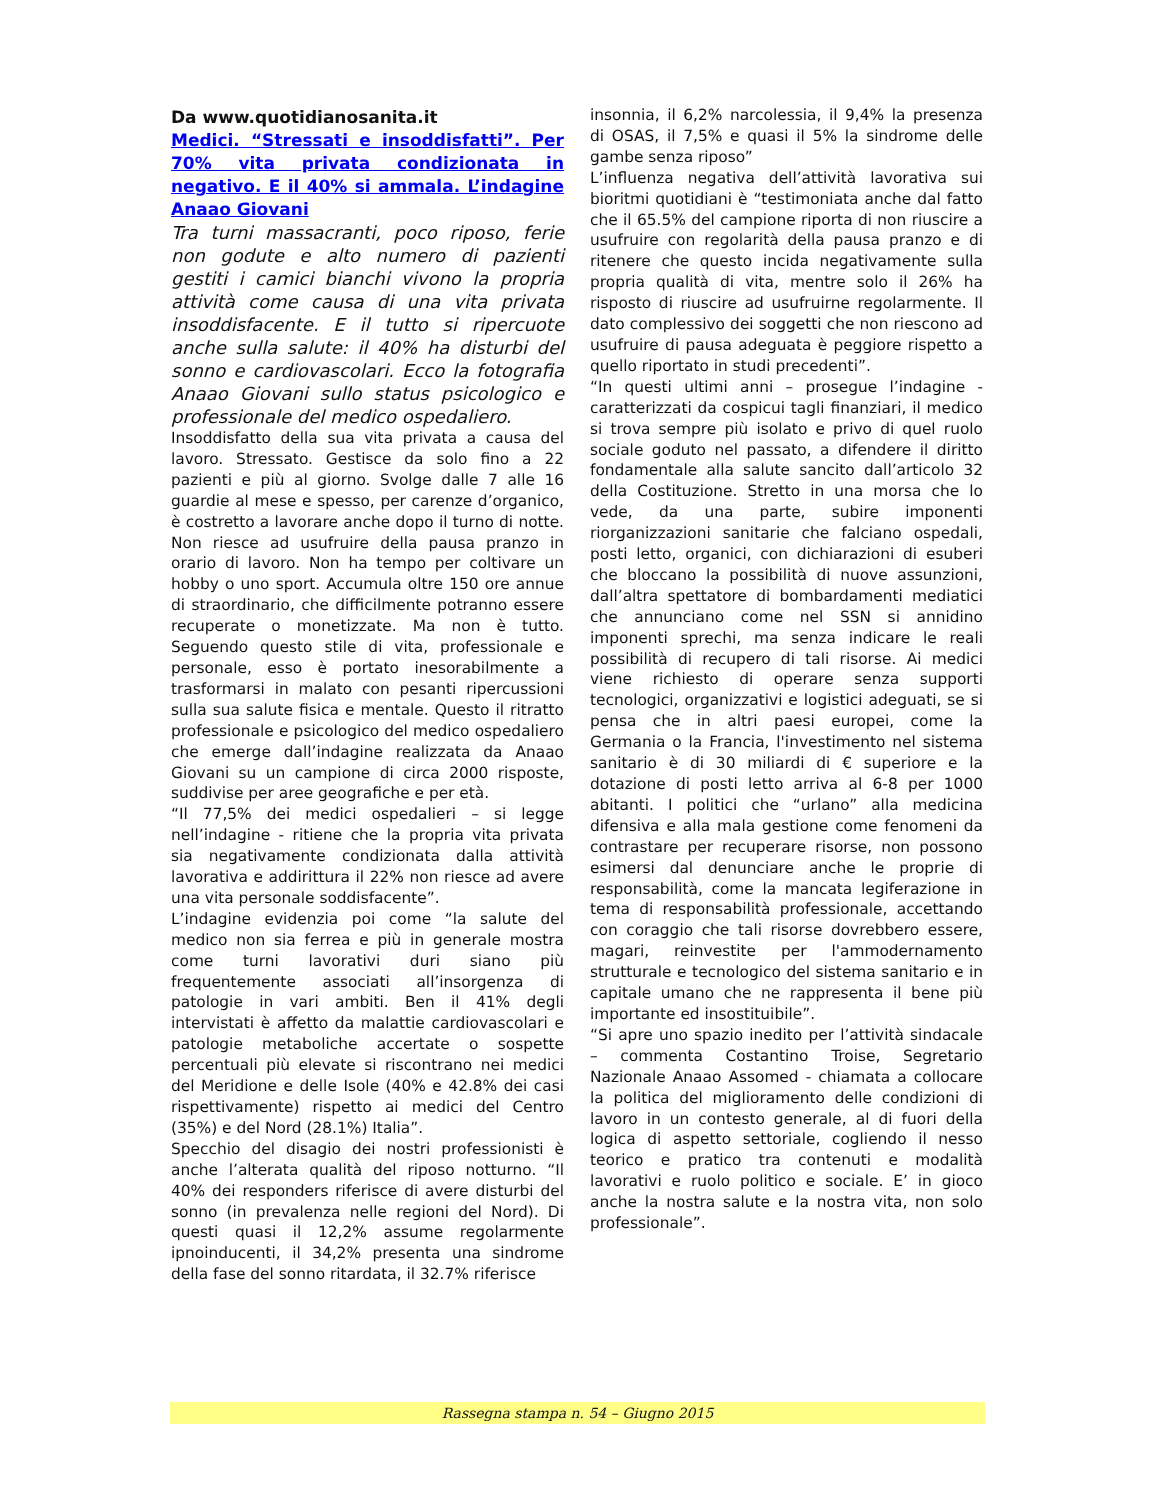Da www.quotidianosanita.it
Medici. “Stressati e insoddisfatti”. Per 70% vita privata condizionata in negativo. E il 40% si ammala. L’indagine Anaao Giovani
Tra turni massacranti, poco riposo, ferie non godute e alto numero di pazienti gestiti i camici bianchi vivono la propria attività come causa di una vita privata insoddisfacente. E il tutto si ripercuote anche sulla salute: il 40% ha disturbi del sonno e cardiovascolari. Ecco la fotografia Anaao Giovani sullo status psicologico e professionale del medico ospedaliero.
Insoddisfatto della sua vita privata a causa del lavoro. Stressato. Gestisce da solo fino a 22 pazienti e più al giorno. Svolge dalle 7 alle 16 guardie al mese e spesso, per carenze d’organico, è costretto a lavorare anche dopo il turno di notte. Non riesce ad usufruire della pausa pranzo in orario di lavoro. Non ha tempo per coltivare un hobby o uno sport. Accumula oltre 150 ore annue di straordinario, che difficilmente potranno essere recuperate o monetizzate. Ma non è tutto. Seguendo questo stile di vita, professionale e personale, esso è portato inesorabilmente a trasformarsi in malato con pesanti ripercussioni sulla sua salute fisica e mentale. Questo il ritratto professionale e psicologico del medico ospedaliero che emerge dall’indagine realizzata da Anaao Giovani su un campione di circa 2000 risposte, suddivise per aree geografiche e per età.
“Il 77,5% dei medici ospedalieri – si legge nell’indagine - ritiene che la propria vita privata sia negativamente condizionata dalla attività lavorativa e addirittura il 22% non riesce ad avere una vita personale soddisfacente”.
L’indagine evidenzia poi come “la salute del medico non sia ferrea e più in generale mostra come turni lavorativi duri siano più frequentemente associati all’insorgenza di patologie in vari ambiti. Ben il 41% degli intervistati è affetto da malattie cardiovascolari e patologie metaboliche accertate o sospette percentuali più elevate si riscontrano nei medici del Meridione e delle Isole (40% e 42.8% dei casi rispettivamente) rispetto ai medici del Centro (35%) e del Nord (28.1%) Italia”.
Specchio del disagio dei nostri professionisti è anche l’alterata qualità del riposo notturno. “Il 40% dei responders riferisce di avere disturbi del sonno (in prevalenza nelle regioni del Nord). Di questi quasi il 12,2% assume regolarmente ipnoinducenti, il 34,2% presenta una sindrome della fase del sonno ritardata, il 32.7% riferisce
insonnia, il 6,2% narcolessia, il 9,4% la presenza di OSAS, il 7,5% e quasi il 5% la sindrome delle gambe senza riposo”
L’influenza negativa dell’attività lavorativa sui bioritmi quotidiani è “testimoniata anche dal fatto che il 65.5% del campione riporta di non riuscire a usufruire con regolarità della pausa pranzo e di ritenere che questo incida negativamente sulla propria qualità di vita, mentre solo il 26% ha risposto di riuscire ad usufruirne regolarmente. Il dato complessivo dei soggetti che non riescono ad usufruire di pausa adeguata è peggiore rispetto a quello riportato in studi precedenti”.
“In questi ultimi anni – prosegue l’indagine - caratterizzati da cospicui tagli finanziari, il medico si trova sempre più isolato e privo di quel ruolo sociale goduto nel passato, a difendere il diritto fondamentale alla salute sancito dall’articolo 32 della Costituzione. Stretto in una morsa che lo vede, da una parte, subire imponenti riorganizzazioni sanitarie che falciano ospedali, posti letto, organici, con dichiarazioni di esuberi che bloccano la possibilità di nuove assunzioni, dall’altra spettatore di bombardamenti mediatici che annunciano come nel SSN si annidino imponenti sprechi, ma senza indicare le reali possibilità di recupero di tali risorse. Ai medici viene richiesto di operare senza supporti tecnologici, organizzativi e logistici adeguati, se si pensa che in altri paesi europei, come la Germania o la Francia, l'investimento nel sistema sanitario è di 30 miliardi di € superiore e la dotazione di posti letto arriva al 6-8 per 1000 abitanti. I politici che “urlano” alla medicina difensiva e alla mala gestione come fenomeni da contrastare per recuperare risorse, non possono esimersi dal denunciare anche le proprie di responsabilità, come la mancata legiferazione in tema di responsabilità professionale, accettando con coraggio che tali risorse dovrebbero essere, magari, reinvestite per l'ammodernamento strutturale e tecnologico del sistema sanitario e in capitale umano che ne rappresenta il bene più importante ed insostituibile”.
“Si apre uno spazio inedito per l’attività sindacale – commenta Costantino Troise, Segretario Nazionale Anaao Assomed - chiamata a collocare la politica del miglioramento delle condizioni di lavoro in un contesto generale, al di fuori della logica di aspetto settoriale, cogliendo il nesso teorico e pratico tra contenuti e modalità lavorativi e ruolo politico e sociale. E’ in gioco anche la nostra salute e la nostra vita, non solo professionale”.
Rassegna stampa n. 54 – Giugno 2015